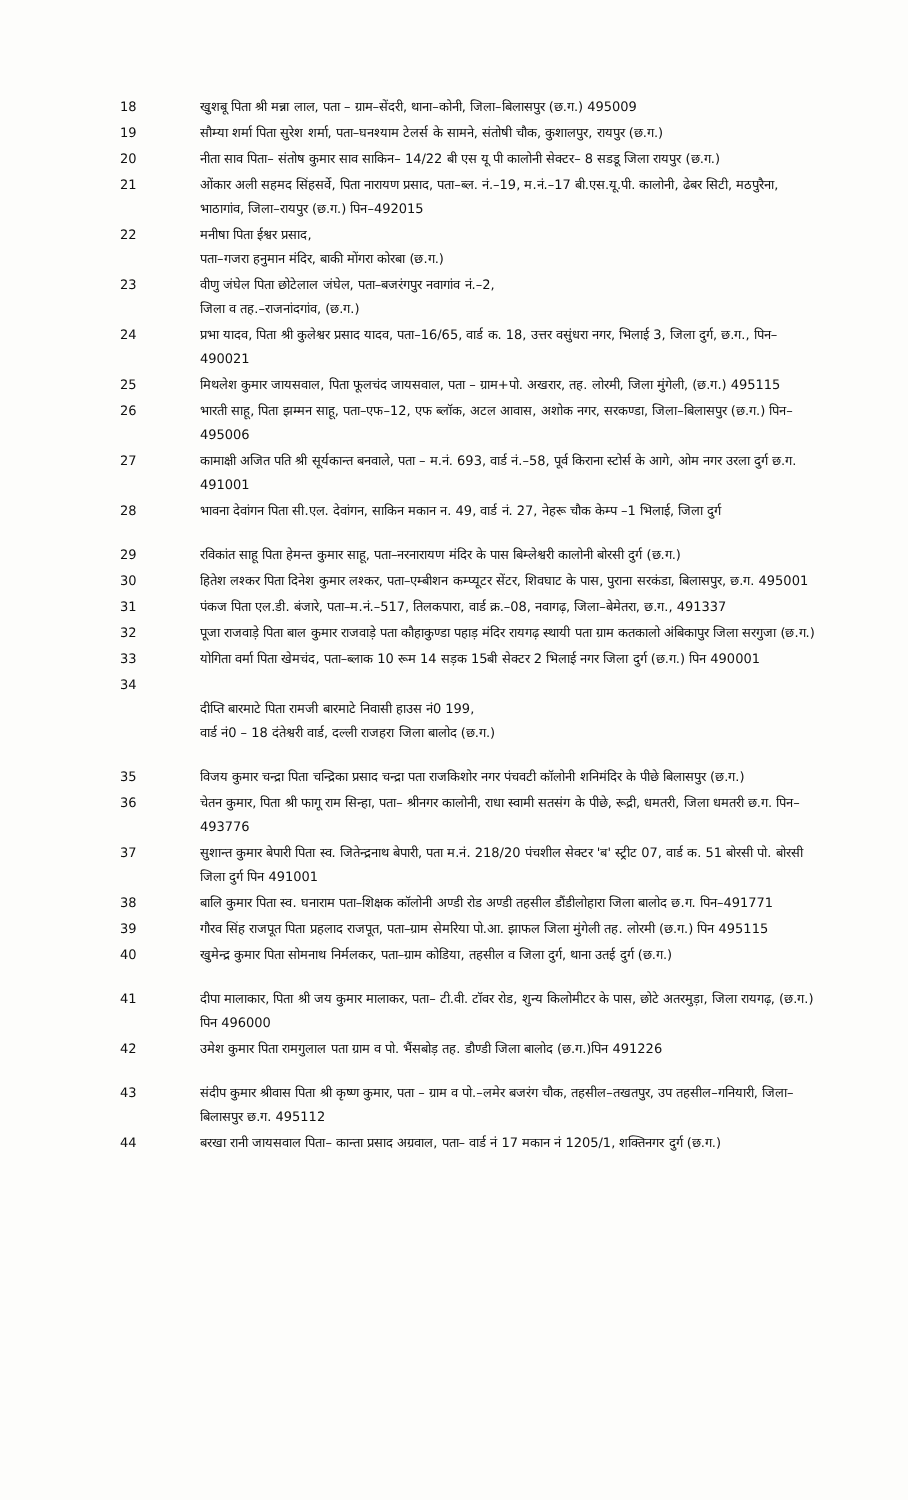18 खुशबू पिता श्री मन्ना लाल, पता – ग्राम–सेंदरी, थाना–कोनी, जिला–बिलासपुर (छ.ग.) 495009
19 सौम्या शर्मा पिता सुरेश शर्मा, पता–घनश्याम टेलर्स के सामने, संतोषी चौक, कुशालपुर, रायपुर (छ.ग.)
20 नीता साव पिता– संतोष कुमार साव साकिन– 14/22 बी एस यू पी कालोनी सेक्टर– 8 सडडू जिला रायपुर (छ.ग.)
21 ओंकार अली सहमद सिंहसर्वे, पिता नारायण प्रसाद, पता–ब्ल. नं.–19, म.नं.–17 बी.एस.यू.पी. कालोनी, ढेबर सिटी, मठपुरैना, भाठागांव, जिला–रायपुर (छ.ग.) पिन–492015
22 मनीषा पिता ईश्वर प्रसाद,
पता–गजरा हनुमान मंदिर, बाकी मोंगरा कोरबा (छ.ग.)
23 वीणु जंघेल पिता छोटेलाल जंघेल, पता–बजरंगपुर नवागांव नं.–2,
जिला व तह.–राजनांदगांव, (छ.ग.)
24 प्रभा यादव, पिता श्री कुलेश्वर प्रसाद यादव, पता–16/65, वार्ड क. 18, उत्तर वसुंधरा नगर, भिलाई 3, जिला दुर्ग, छ.ग., पिन–490021
25 मिथलेश कुमार जायसवाल, पिता फूलचंद जायसवाल, पता – ग्राम+पो. अखरार, तह. लोरमी, जिला मुंगेली, (छ.ग.) 495115
26 भारती साहू, पिता झम्मन साहू, पता–एफ–12, एफ ब्लॉक, अटल आवास, अशोक नगर, सरकण्डा, जिला–बिलासपुर (छ.ग.) पिन–495006
27 कामाक्षी अजित पति श्री सूर्यकान्त बनवाले, पता – म.नं. 693, वार्ड नं.–58, पूर्व किराना स्टोर्स के आगे, ओम नगर उरला दुर्ग छ.ग. 491001
28 भावना देवांगन पिता सी.एल. देवांगन, साकिन मकान न. 49, वार्ड नं. 27, नेहरू चौक केम्प –1 भिलाई, जिला दुर्ग
29 रविकांत साहू पिता हेमन्त कुमार साहू, पता–नरनारायण मंदिर के पास बिम्लेश्वरी कालोनी बोरसी दुर्ग (छ.ग.)
30 हितेश लश्कर पिता दिनेश कुमार लश्कर, पता–एम्बीशन कम्प्यूटर सेंटर, शिवघाट के पास, पुराना सरकंडा, बिलासपुर, छ.ग. 495001
31 पंकज पिता एल.डी. बंजारे, पता–म.नं.–517, तिलकपारा, वार्ड क्र.–08, नवागढ़, जिला–बेमेतरा, छ.ग., 491337
32 पूजा राजवाड़े पिता बाल कुमार राजवाड़े पता कौहाकुण्डा पहाड़ मंदिर रायगढ़ स्थायी पता ग्राम कतकालो अंबिकापुर जिला सरगुजा (छ.ग.)
33 योगिता वर्मा पिता खेमचंद, पता–ब्लाक 10 रूम 14 सड़क 15बी सेक्टर 2 भिलाई नगर जिला दुर्ग (छ.ग.) पिन 490001
34
दीप्ति बारमाटे पिता रामजी बारमाटे निवासी हाउस नं0 199,
वार्ड नं0 – 18 दंतेश्वरी वार्ड, दल्ली राजहरा जिला बालोद (छ.ग.)
35 विजय कुमार चन्द्रा पिता चन्द्रिका प्रसाद चन्द्रा पता राजकिशोर नगर पंचवटी कॉलोनी शनिमंदिर के पीछे बिलासपुर (छ.ग.)
36 चेतन कुमार, पिता श्री फागू राम सिन्हा, पता– श्रीनगर कालोनी, राधा स्वामी सतसंग के पीछे, रूद्री, धमतरी, जिला धमतरी छ.ग. पिन–493776
37 सुशान्त कुमार बेपारी पिता स्व. जितेन्द्रनाथ बेपारी, पता म.नं. 218/20 पंचशील सेक्टर 'ब' स्ट्रीट 07, वार्ड क. 51 बोरसी पो. बोरसी जिला दुर्ग पिन 491001
38 बालि कुमार पिता स्व. घनाराम पता–शिक्षक कॉलोनी अण्डी रोड अण्डी तहसील डौंडीलोहारा जिला बालोद छ.ग. पिन–491771
39 गौरव सिंह राजपूत पिता प्रहलाद राजपूत, पता–ग्राम सेमरिया पो.आ. झाफल जिला मुंगेली तह. लोरमी (छ.ग.) पिन 495115
40 खुमेन्द्र कुमार पिता सोमनाथ निर्मलकर, पता–ग्राम कोडिया, तहसील व जिला दुर्ग, थाना उतई दुर्ग (छ.ग.)
41 दीपा मालाकार, पिता श्री जय कुमार मालाकर, पता– टी.वी. टॉवर रोड, शुन्य किलोमीटर के पास, छोटे अतरमुड़ा, जिला रायगढ़, (छ.ग.)
पिन 496000
42 उमेश कुमार पिता रामगुलाल पता ग्राम व पो. भैंसबोड़ तह. डौण्डी जिला बालोद (छ.ग.)पिन 491226
43 संदीप कुमार श्रीवास पिता श्री कृष्ण कुमार, पता – ग्राम व पो.–लमेर बजरंग चौक, तहसील–तखतपुर, उप तहसील–गनियारी, जिला–बिलासपुर छ.ग. 495112
44 बरखा रानी जायसवाल पिता– कान्ता प्रसाद अग्रवाल, पता– वार्ड नं 17 मकान नं 1205/1, शक्तिनगर दुर्ग (छ.ग.)